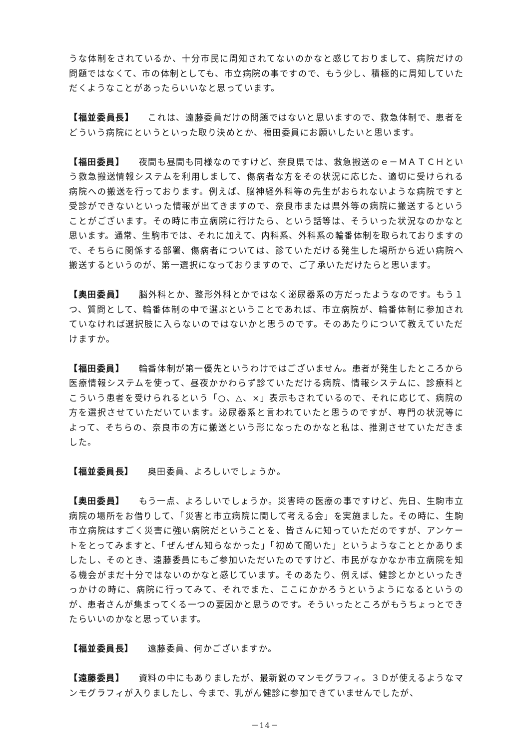うな体制をされているか、十分市民に周知されてないのかなと感じておりまして、病院だけの問題ではなくて、市の体制としても、市立病院の事ですので、もう少し、積極的に周知していただくようなことがあったらいいなと思っています。
【福並委員長】 これは、遠藤委員だけの問題ではないと思いますので、救急体制で、患者をどういう病院にというといった取り決めとか、福田委員にお願いしたいと思います。
【福田委員】 夜間も昼間も同様なのですけど、奈良県では、救急搬送のｅ－ＭＡＴＣＨという救急搬送情報システムを利用しまして、傷病者な方をその状況に応じた、適切に受けられる病院への搬送を行っております。例えば、脳神経外科等の先生がおられないような病院ですと受診ができないといった情報が出てきますので、奈良市または県外等の病院に搬送するということがございます。その時に市立病院に行けたら、という話等は、そういった状況なのかなと思います。通常、生駒市では、それに加えて、内科系、外科系の輪番体制を取られておりますので、そちらに関係する部署、傷病者については、診ていただける発生した場所から近い病院へ搬送するというのが、第一選択になっておりますので、ご了承いただけたらと思います。
【奥田委員】 脳外科とか、整形外科とかではなく泌尿器系の方だったようなのです。もう１つ、質問として、輪番体制の中で選ぶということであれば、市立病院が、輪番体制に参加されていなければ選択肢に入らないのではないかと思うのです。そのあたりについて教えていただけますか。
【福田委員】 輪番体制が第一優先というわけではございません。患者が発生したところから医療情報システムを使って、昼夜かかわらず診ていただける病院、情報システムに、診療科とこういう患者を受けられるという「○、△、×」表示もされているので、それに応じて、病院の方を選択させていただいています。泌尿器系と言われていたと思うのですが、専門の状況等によって、そちらの、奈良市の方に搬送という形になったのかなと私は、推測させていただきました。
【福並委員長】 奥田委員、よろしいでしょうか。
【奥田委員】 もう一点、よろしいでしょうか。災害時の医療の事ですけど、先日、生駒市立病院の場所をお借りして、「災害と市立病院に関して考える会」を実施ました。その時に、生駒市立病院はすごく災害に強い病院だということを、皆さんに知っていただのですが、アンケートをとってみますと、「ぜんぜん知らなかった」「初めて聞いた」というようなこととかありましたし、そのとき、遠藤委員にもご参加いただいたのですけど、市民がなかなか市立病院を知る機会がまだ十分ではないのかなと感じています。そのあたり、例えば、健診とかといったきっかけの時に、病院に行ってみて、それでまた、ここにかかろうというようになるというのが、患者さんが集まってくる一つの要因かと思うのです。そういったところがもうちょっとできたらいいのかなと思っています。
【福並委員長】 遠藤委員、何かございますか。
【遠藤委員】 資料の中にもありましたが、最新鋭のマンモグラフィ。３Ｄが使えるようなマンモグラフィが入りましたし、今まで、乳がん健診に参加できていませんでしたが、
－14－